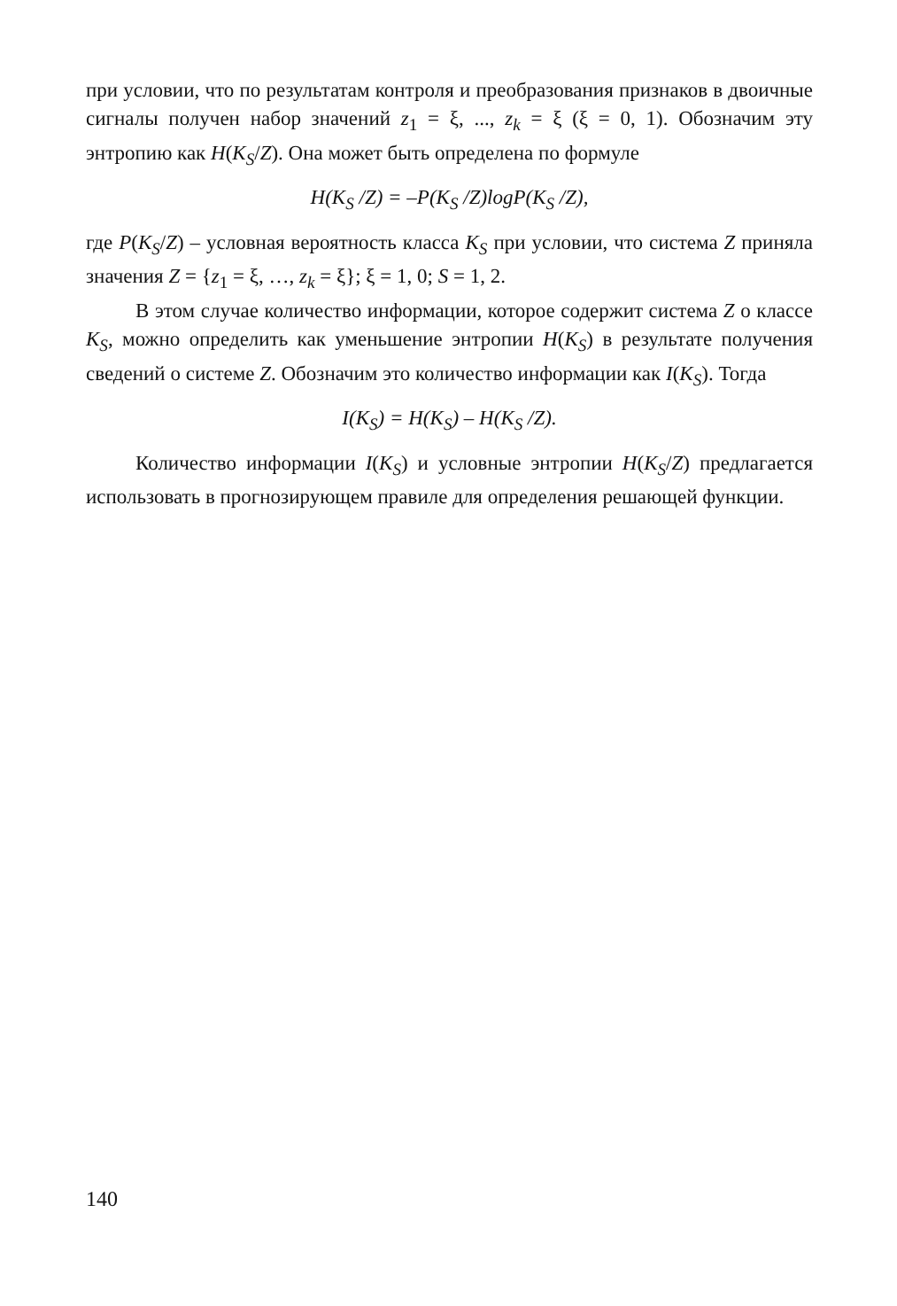при условии, что по результатам контроля и преобразования признаков в двоичные сигналы получен набор значений z<sub>1</sub> = ξ, ..., z<sub>k</sub> = ξ (ξ = 0, 1). Обозначим эту энтропию как H(K<sub>S</sub>/Z). Она может быть определена по формуле
H(K<sub>S</sub> /Z) = –P(K<sub>S</sub> /Z)logP(K<sub>S</sub> /Z),
где P(K<sub>S</sub>/Z) – условная вероятность класса K<sub>S</sub> при условии, что система Z приняла значения Z = {z<sub>1</sub> = ξ, …, z<sub>k</sub> = ξ}; ξ = 1, 0; S = 1, 2.
В этом случае количество информации, которое содержит система Z о классе K<sub>S</sub>, можно определить как уменьшение энтропии H(K<sub>S</sub>) в результате получения сведений о системе Z. Обозначим это количество информации как I(K<sub>S</sub>). Тогда
I(K<sub>S</sub>) = H(K<sub>S</sub>) – H(K<sub>S</sub> /Z).
Количество информации I(K<sub>S</sub>) и условные энтропии H(K<sub>S</sub>/Z) предлагается использовать в прогнозирующем правиле для определения решающей функции.
140